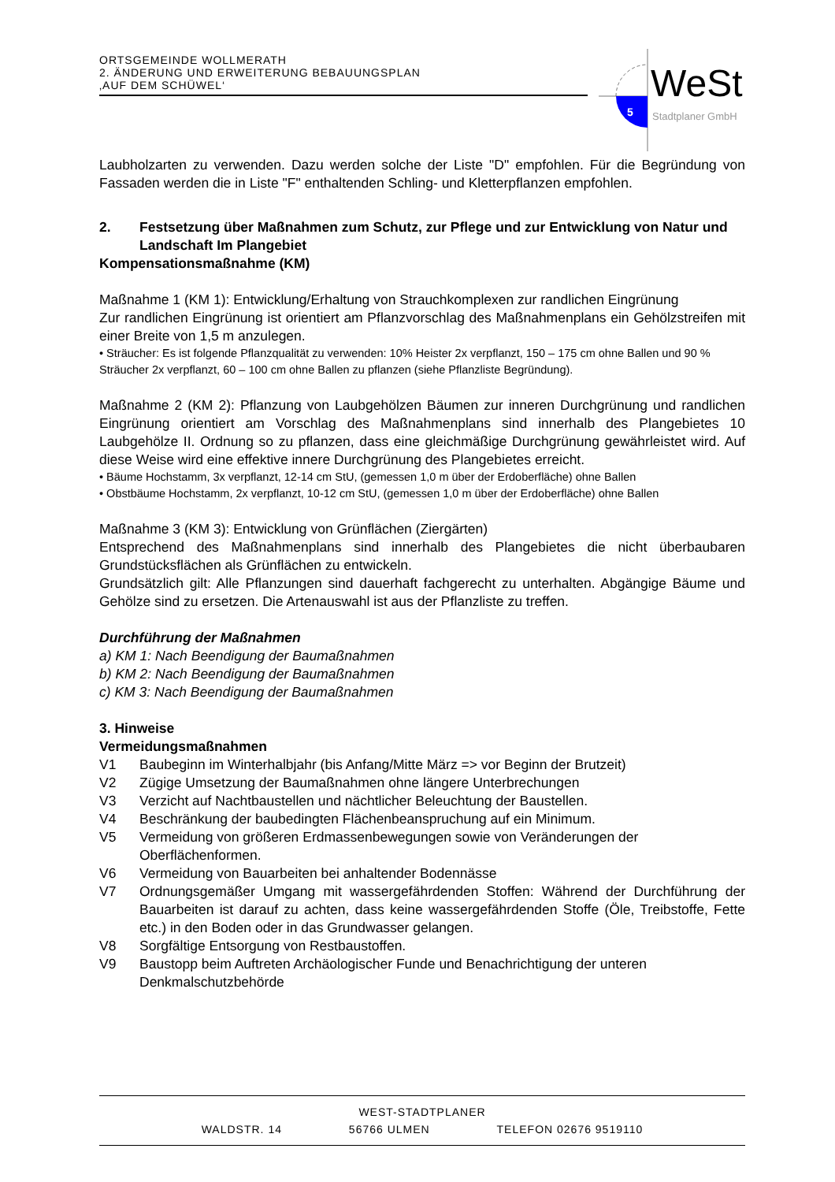ORTSGEMEINDE WOLLMERATH
2. ÄNDERUNG UND ERWEITERUNG BEBAUUNGSPLAN
‚AUF DEM SCHÜWEL‘
5
WeSt
Stadtplaner GmbH
Laubholzarten zu verwenden. Dazu werden solche der Liste "D" empfohlen. Für die Begründung von Fassaden werden die in Liste "F" enthaltenden Schling- und Kletterpflanzen empfohlen.
2. Festsetzung über Maßnahmen zum Schutz, zur Pflege und zur Entwicklung von Natur und Landschaft Im Plangebiet
Kompensationsmaßnahme (KM)
Maßnahme 1 (KM 1): Entwicklung/Erhaltung von Strauchkomplexen zur randlichen Eingrünung
Zur randlichen Eingrünung ist orientiert am Pflanzvorschlag des Maßnahmenplans ein Gehölzstreifen mit einer Breite von 1,5 m anzulegen.
• Sträucher: Es ist folgende Pflanzqualität zu verwenden: 10% Heister 2x verpflanzt, 150 – 175 cm ohne Ballen und 90 % Sträucher 2x verpflanzt, 60 – 100 cm ohne Ballen zu pflanzen (siehe Pflanzliste Begründung).
Maßnahme 2 (KM 2): Pflanzung von Laubgehölzen Bäumen zur inneren Durchgrünung und randlichen Eingrünung orientiert am Vorschlag des Maßnahmenplans sind innerhalb des Plangebietes 10 Laubgehölze II. Ordnung so zu pflanzen, dass eine gleichmäßige Durchgrünung gewährleistet wird. Auf diese Weise wird eine effektive innere Durchgrünung des Plangebietes erreicht.
• Bäume Hochstamm, 3x verpflanzt, 12-14 cm StU, (gemessen 1,0 m über der Erdoberfläche) ohne Ballen
• Obstbäume Hochstamm, 2x verpflanzt, 10-12 cm StU, (gemessen 1,0 m über der Erdoberfläche) ohne Ballen
Maßnahme 3 (KM 3): Entwicklung von Grünflächen (Ziergärten)
Entsprechend des Maßnahmenplans sind innerhalb des Plangebietes die nicht überbaubaren Grundstücksflächen als Grünflächen zu entwickeln.
Grundsätzlich gilt: Alle Pflanzungen sind dauerhaft fachgerecht zu unterhalten. Abgängige Bäume und Gehölze sind zu ersetzen. Die Artenauswahl ist aus der Pflanzliste zu treffen.
Durchführung der Maßnahmen
a) KM 1: Nach Beendigung der Baumaßnahmen
b) KM 2: Nach Beendigung der Baumaßnahmen
c) KM 3: Nach Beendigung der Baumaßnahmen
3. Hinweise
Vermeidungsmaßnahmen
V1 Baubeginn im Winterhalbjahr (bis Anfang/Mitte März => vor Beginn der Brutzeit)
V2 Zügige Umsetzung der Baumaßnahmen ohne längere Unterbrechungen
V3 Verzicht auf Nachtbaustellen und nächtlicher Beleuchtung der Baustellen.
V4 Beschränkung der baubedingten Flächenbeanspruchung auf ein Minimum.
V5 Vermeidung von größeren Erdmassenbewegungen sowie von Veränderungen der Oberflächenformen.
V6 Vermeidung von Bauarbeiten bei anhaltender Bodennässe
V7 Ordnungsgemäßer Umgang mit wassergefährdenden Stoffen: Während der Durchführung der Bauarbeiten ist darauf zu achten, dass keine wassergefährdenden Stoffe (Öle, Treibstoffe, Fette etc.) in den Boden oder in das Grundwasser gelangen.
V8 Sorgfältige Entsorgung von Restbaustoffen.
V9 Baustopp beim Auftreten Archäologischer Funde und Benachrichtigung der unteren Denkmalschutzbehörde
WEST-STADTPLANER
WALDSTR. 14 56766 ULMEN TELEFON 02676 9519110